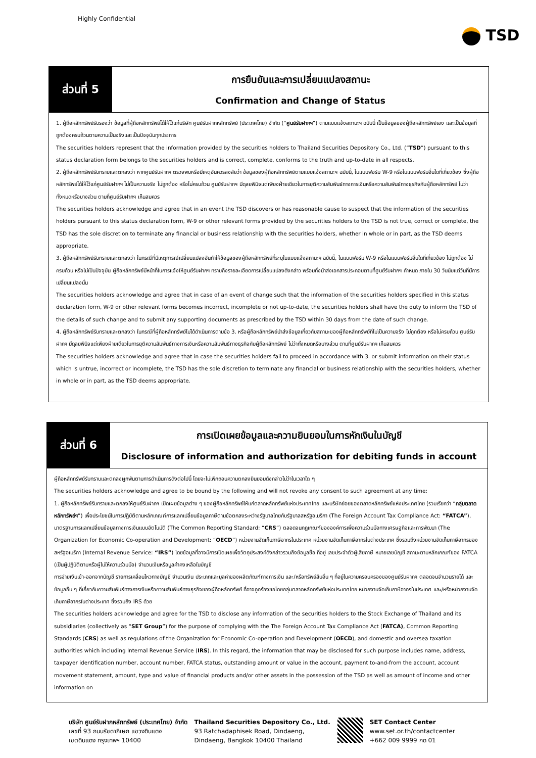Highly Confidential
TSD
ส่วนที่ 5
การยืนยันและการเปลี่ยนแปลงสถานะ
Confirmation and Change of Status
1. ผู้ถือหลักทรัพย์รับรองว่า ข้อมูลที่ผู้ถือหลักทรัพย์ได้ให้ไว้แก่บริษัท ศูนย์รับฝากหลักทรัพย์ (ประเทศไทย) จำกัด (“ศูนย์รับฝากฯ”) ตามแบบแจ้งสถานะฯ ฉบับนี้ เป็นข้อมูลของผู้ถือหลักทรัพย์เอง และเป็นข้อมูลที่ถูกต้องครบถ้วนตามความเป็นจริงและเป็นปัจจุบันทุกประการ
The securities holders represent that the information provided by the securities holders to Thailand Securities Depository Co., Ltd. (“TSD”) pursuant to this status declaration form belongs to the securities holders and is correct, complete, conforms to the truth and up-to-date in all respects.
2. ผู้ถือหลักทรัพย์รับทราบและตกลงว่า หากศูนย์รับฝากฯ ตรวจพบหรือมีเหตุอันควรสงสัยว่า ข้อมูลของผู้ถือหลักทรัพย์ตามแบบแจ้งสถานะฯ ฉบับนี้, ในแบบฟอร์ม W-9 หรือในแบบฟอร์มอื่นใดที่เกี่ยวข้อง ซึ่งผู้ถือหลักทรัพย์ได้ให้ไว้แก่ศูนย์รับฝากฯ ไม่เป็นความจริง ไม่ถูกต้อง หรือไม่ครบถ้วน ศูนย์รับฝากฯ มีดุลยพินิจแต่เพียงฝ่ายเดียวในการยุติความสัมพันธ์ทางการเงินหรือความสัมพันธ์ทางธุรกิจกับผู้ถือหลักทรัพย์ ไม่ว่าทั้งหมดหรือบางส่วน ตามที่ศูนย์รับฝากฯ เห็นสมควร
The securities holders acknowledge and agree that in an event the TSD discovers or has reasonable cause to suspect that the information of the securities holders pursuant to this status declaration form, W-9 or other relevant forms provided by the securities holders to the TSD is not true, correct or complete, the TSD has the sole discretion to terminate any financial or business relationship with the securities holders, whether in whole or in part, as the TSD deems appropriate.
3. ผู้ถือหลักทรัพย์รับทราบและตกลงว่า ในกรณีที่มีเหตุการณ์เปลี่ยนแปลงอันทำให้ข้อมูลของผู้ถือหลักทรัพย์ที่ระบุในแบบแจ้งสถานะฯ ฉบับนี้, ในแบบฟอร์ม W-9 หรือในแบบฟอร์มอื่นใดที่เกี่ยวข้อง ไม่ถูกต้อง ไม่ครบถ้วน หรือไม่เป็นปัจจุบัน ผู้ถือหลักทรัพย์มีหน้าที่ในการแจ้งให้ศูนย์รับฝากฯ ทราบถึงรายละเอียดการเปลี่ยนแปลงดังกล่าว พร้อมทั้งนำส่งเอกสารประกอบตามที่ศูนย์รับฝากฯ กำหนด ภายใน 30 วันนับแต่วันที่มีการเปลี่ยนแปลงนั้น
The securities holders acknowledge and agree that in case of an event of change such that the information of the securities holders specified in this status declaration form, W-9 or other relevant forms becomes incorrect, incomplete or not up-to-date, the securities holders shall have the duty to inform the TSD of the details of such change and to submit any supporting documents as prescribed by the TSD within 30 days from the date of such change.
4. ผู้ถือหลักทรัพย์รับทราบและตกลงว่า ในกรณีที่ผู้ถือหลักทรัพย์ไม่ได้ดำเนินการตามข้อ 3. หรือผู้ถือหลักทรัพย์นำส่งข้อมูลเกี่ยวกับสถานะของผู้ถือหลักทรัพย์ที่ไม่เป็นความจริง ไม่ถูกต้อง หรือไม่ครบถ้วน ศูนย์รับฝากฯ มีดุลยพินิจแต่เพียงฝ่ายเดียวในการยุติความสัมพันธ์ทางการเงินหรือความสัมพันธ์ทางธุรกิจกับผู้ถือหลักทรัพย์ ไม่ว่าทั้งหมดหรือบางส่วน ตามที่ศูนย์รับฝากฯ เห็นสมควร
The securities holders acknowledge and agree that in case the securities holders fail to proceed in accordance with 3. or submit information on their status which is untrue, incorrect or incomplete, the TSD has the sole discretion to terminate any financial or business relationship with the securities holders, whether in whole or in part, as the TSD deems appropriate.
ส่วนที่ 6
การเปิดเผยข้อมูลและความยินยอมในการหักเงินในบัญชี
Disclosure of information and authorization for debiting funds in account
ผู้ถือหลักทรัพย์รับทราบและตกลงผูกพันตามการดำเนินการดังต่อไปนี้ โดยจะไม่เพิกถอนความตกลงยินยอมดังกล่าวไม่ว่าในเวลาใด ๆ
The securities holders acknowledge and agree to be bound by the following and will not revoke any consent to such agreement at any time:
1. ผู้ถือหลักทรัพย์รับทราบและตกลงให้ศูนย์รับฝากฯ เปิดเผยข้อมูลต่าง ๆ ของผู้ถือหลักทรัพย์ให้แก่ตลาดหลักทรัพย์แห่งประเทศไทย และบริษัทย่อยของตลาดหลักทรัพย์แห่งประเทศไทย (รวมเรียกว่า “กลุ่มตลาดหลักทรัพย์ฯ”) เพื่อประโยชน์ในการปฏิบัติตามหลักเกณฑ์การแลกเปลี่ยนข้อมูลภาษีตามข้อตกลงระหว่างรัฐบาลไทยกับรัฐบาลสหรัฐอเมริกา (The Foreign Account Tax Compliance Act: “FATCA”), มาตรฐานการแลกเปลี่ยนข้อมูลทางการเงินแบบอัตโนมัติ (The Common Reporting Standard: “CRS”) ตลอดจนกฎเกณฑ์ขององค์การเพื่อความร่วมมือทางเศรษฐกิจและการพัฒนา (The Organization for Economic Co-operation and Development: “OECD”) หน่วยงานจัดเก็บภาษีอากรในประเทศ หน่วยงานจัดเก็บภาษีอากรในต่างประเทศ ซึ่งรวมถึงหน่วยงานจัดเก็บภาษีอากรของสหรัฐอเมริกา (Internal Revenue Service: “IRS”) โดยข้อมูลที่อาจมีการเปิดเผยเพื่อวัตถุประสงค์ดังกล่าวรวมถึงข้อมูลชื่อ ที่อยู่ เลขประจำตัวผู้เสียภาษี หมายเลขบัญชี สถานะตามหลักเกณฑ์ของ FATCA (เป็นผู้ปฏิบัติตามหรือผู้ไม่ให้ความร่วมมือ) จำนวนเงินหรือมูลค่าคงเหลือในบัญชี
การจ่ายเงินเข้า-ออกจากบัญชี รายการเคลื่อนไหวทางบัญชี จำนวนเงิน ประเภทและมูลค่าของผลิตภัณฑ์ทางการเงิน และ/หรือทรัพย์สินอื่น ๆ ที่อยู่ในความครอบครองของศูนย์รับฝากฯ ตลอดจนจำนวนรายได้ และข้อมูลอื่น ๆ ที่เกี่ยวกับความสัมพันธ์ทางการเงินหรือความสัมพันธ์ทางธุรกิจของผู้ถือหลักทรัพย์ ที่อาจถูกร้องขอโดยกลุ่มตลาดหลักทรัพย์แห่งประเทศไทย หน่วยงานจัดเก็บภาษีอากรในประเทศ และ/หรือหน่วยงานจัดเก็บภาษีอากรในต่างประเทศ ซึ่งรวมถึง IRS ด้วย
The securities holders acknowledge and agree for the TSD to disclose any information of the securities holders to the Stock Exchange of Thailand and its subsidiaries (collectively as “SET Group”) for the purpose of complying with the The Foreign Account Tax Compliance Act (FATCA), Common Reporting Standards (CRS) as well as regulations of the Organization for Economic Co-operation and Development (OECD), and domestic and oversea taxation authorities which including Internal Revenue Service (IRS). In this regard, the information that may be disclosed for such purpose includes name, address, taxpayer identification number, account number, FATCA status, outstanding amount or value in the account, payment to-and-from the account, account movement statement, amount, type and value of financial products and/or other assets in the possession of the TSD as well as amount of income and other information on
บริษัท ศูนย์รับฝากหลักทรัพย์ (ประเทศไทย) จำกัด
เลขที่ 93 ถนนรัชดาภิเษก แขวงดินแดง
เขตดินแดง กรุงเทพฯ 10400
Thailand Securities Depository Co., Ltd.
93 Ratchadaphisek Road, Dindaeng,
Dindaeng, Bangkok 10400 Thailand
SET Contact Center
www.set.or.th/contactcenter
+662 009 9999 กด 01